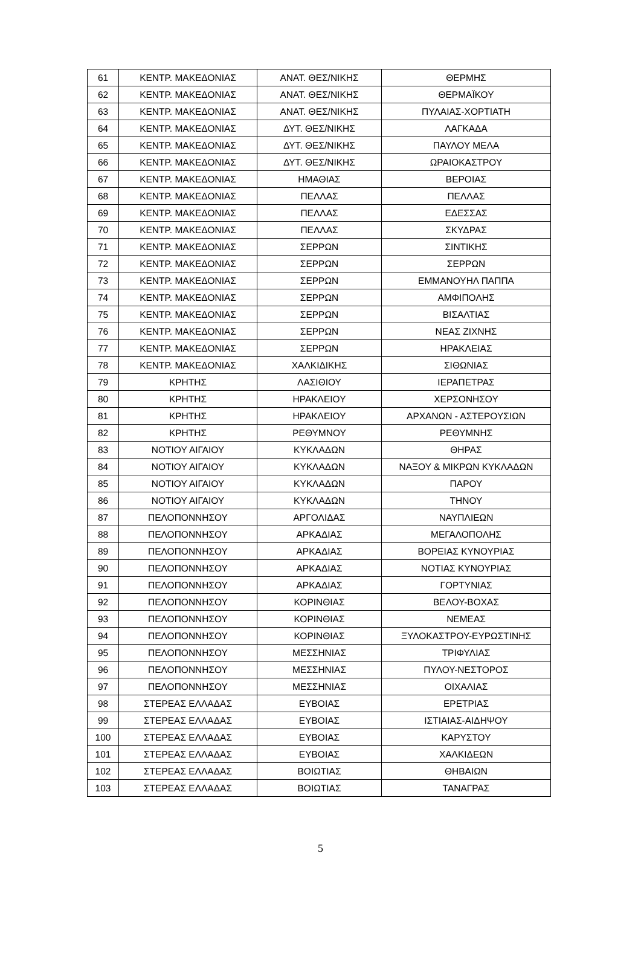| 61 | ΚΕΝΤΡ. ΜΑΚΕΔΟΝΙΑΣ | ΑΝΑΤ. ΘΕΣ/ΝΙΚΗΣ | ΘΕΡΜΗΣ |
| 62 | ΚΕΝΤΡ. ΜΑΚΕΔΟΝΙΑΣ | ΑΝΑΤ. ΘΕΣ/ΝΙΚΗΣ | ΘΕΡΜΑΪΚΟΥ |
| 63 | ΚΕΝΤΡ. ΜΑΚΕΔΟΝΙΑΣ | ΑΝΑΤ. ΘΕΣ/ΝΙΚΗΣ | ΠΥΛΑΙΑΣ-ΧΟΡΤΙΑΤΗ |
| 64 | ΚΕΝΤΡ. ΜΑΚΕΔΟΝΙΑΣ | ΔΥΤ. ΘΕΣ/ΝΙΚΗΣ | ΛΑΓΚΑΔΑ |
| 65 | ΚΕΝΤΡ. ΜΑΚΕΔΟΝΙΑΣ | ΔΥΤ. ΘΕΣ/ΝΙΚΗΣ | ΠΑΥΛΟΥ ΜΕΛΑ |
| 66 | ΚΕΝΤΡ. ΜΑΚΕΔΟΝΙΑΣ | ΔΥΤ. ΘΕΣ/ΝΙΚΗΣ | ΩΡΑΙΟΚΑΣΤΡΟΥ |
| 67 | ΚΕΝΤΡ. ΜΑΚΕΔΟΝΙΑΣ | ΗΜΑΘΙΑΣ | ΒΕΡΟΙΑΣ |
| 68 | ΚΕΝΤΡ. ΜΑΚΕΔΟΝΙΑΣ | ΠΕΛΛΑΣ | ΠΕΛΛΑΣ |
| 69 | ΚΕΝΤΡ. ΜΑΚΕΔΟΝΙΑΣ | ΠΕΛΛΑΣ | ΕΔΕΣΣΑΣ |
| 70 | ΚΕΝΤΡ. ΜΑΚΕΔΟΝΙΑΣ | ΠΕΛΛΑΣ | ΣΚΥΔΡΑΣ |
| 71 | ΚΕΝΤΡ. ΜΑΚΕΔΟΝΙΑΣ | ΣΕΡΡΩΝ | ΣΙΝΤΙΚΗΣ |
| 72 | ΚΕΝΤΡ. ΜΑΚΕΔΟΝΙΑΣ | ΣΕΡΡΩΝ | ΣΕΡΡΩΝ |
| 73 | ΚΕΝΤΡ. ΜΑΚΕΔΟΝΙΑΣ | ΣΕΡΡΩΝ | ΕΜΜΑΝΟΥΗΛ ΠΑΠΠΑ |
| 74 | ΚΕΝΤΡ. ΜΑΚΕΔΟΝΙΑΣ | ΣΕΡΡΩΝ | ΑΜΦΙΠΟΛΗΣ |
| 75 | ΚΕΝΤΡ. ΜΑΚΕΔΟΝΙΑΣ | ΣΕΡΡΩΝ | ΒΙΣΑΛΤΙΑΣ |
| 76 | ΚΕΝΤΡ. ΜΑΚΕΔΟΝΙΑΣ | ΣΕΡΡΩΝ | ΝΕΑΣ ΖΙΧΝΗΣ |
| 77 | ΚΕΝΤΡ. ΜΑΚΕΔΟΝΙΑΣ | ΣΕΡΡΩΝ | ΗΡΑΚΛΕΙΑΣ |
| 78 | ΚΕΝΤΡ. ΜΑΚΕΔΟΝΙΑΣ | ΧΑΛΚΙΔΙΚΗΣ | ΣΙΘΩΝΙΑΣ |
| 79 | ΚΡΗΤΗΣ | ΛΑΣΙΘΙΟΥ | ΙΕΡΑΠΕΤΡΑΣ |
| 80 | ΚΡΗΤΗΣ | ΗΡΑΚΛΕΙΟΥ | ΧΕΡΣΟΝΗΣΟΥ |
| 81 | ΚΡΗΤΗΣ | ΗΡΑΚΛΕΙΟΥ | ΑΡΧΑΝΩΝ - ΑΣΤΕΡΟΥΣΙΩΝ |
| 82 | ΚΡΗΤΗΣ | ΡΕΘΥΜΝΟΥ | ΡΕΘΥΜΝΗΣ |
| 83 | ΝΟΤΙΟΥ ΑΙΓΑΙΟΥ | ΚΥΚΛΑΔΩΝ | ΘΗΡΑΣ |
| 84 | ΝΟΤΙΟΥ ΑΙΓΑΙΟΥ | ΚΥΚΛΑΔΩΝ | ΝΑΞΟΥ & ΜΙΚΡΩΝ ΚΥΚΛΑΔΩΝ |
| 85 | ΝΟΤΙΟΥ ΑΙΓΑΙΟΥ | ΚΥΚΛΑΔΩΝ | ΠΑΡΟΥ |
| 86 | ΝΟΤΙΟΥ ΑΙΓΑΙΟΥ | ΚΥΚΛΑΔΩΝ | ΤΗΝΟΥ |
| 87 | ΠΕΛΟΠΟΝΝΗΣΟΥ | ΑΡΓΟΛΙΔΑΣ | ΝΑΥΠΛΙΕΩΝ |
| 88 | ΠΕΛΟΠΟΝΝΗΣΟΥ | ΑΡΚΑΔΙΑΣ | ΜΕΓΑΛΟΠΟΛΗΣ |
| 89 | ΠΕΛΟΠΟΝΝΗΣΟΥ | ΑΡΚΑΔΙΑΣ | ΒΟΡΕΙΑΣ ΚΥΝΟΥΡΙΑΣ |
| 90 | ΠΕΛΟΠΟΝΝΗΣΟΥ | ΑΡΚΑΔΙΑΣ | ΝΟΤΙΑΣ ΚΥΝΟΥΡΙΑΣ |
| 91 | ΠΕΛΟΠΟΝΝΗΣΟΥ | ΑΡΚΑΔΙΑΣ | ΓΟΡΤΥΝΙΑΣ |
| 92 | ΠΕΛΟΠΟΝΝΗΣΟΥ | ΚΟΡΙΝΘΙΑΣ | ΒΕΛΟΥ-ΒΟΧΑΣ |
| 93 | ΠΕΛΟΠΟΝΝΗΣΟΥ | ΚΟΡΙΝΘΙΑΣ | ΝΕΜΕΑΣ |
| 94 | ΠΕΛΟΠΟΝΝΗΣΟΥ | ΚΟΡΙΝΘΙΑΣ | ΞΥΛΟΚΑΣΤΡΟΥ-ΕΥΡΩΣΤΙΝΗΣ |
| 95 | ΠΕΛΟΠΟΝΝΗΣΟΥ | ΜΕΣΣΗΝΙΑΣ | ΤΡΙΦΥΛΙΑΣ |
| 96 | ΠΕΛΟΠΟΝΝΗΣΟΥ | ΜΕΣΣΗΝΙΑΣ | ΠΥΛΟΥ-ΝΕΣΤΟΡΟΣ |
| 97 | ΠΕΛΟΠΟΝΝΗΣΟΥ | ΜΕΣΣΗΝΙΑΣ | ΟΙΧΑΛΙΑΣ |
| 98 | ΣΤΕΡΕΑΣ ΕΛΛΑΔΑΣ | ΕΥΒΟΙΑΣ | ΕΡΕΤΡΙΑΣ |
| 99 | ΣΤΕΡΕΑΣ ΕΛΛΑΔΑΣ | ΕΥΒΟΙΑΣ | ΙΣΤΙΑΙΑΣ-ΑΙΔΗΨΟΥ |
| 100 | ΣΤΕΡΕΑΣ ΕΛΛΑΔΑΣ | ΕΥΒΟΙΑΣ | ΚΑΡΥΣΤΟΥ |
| 101 | ΣΤΕΡΕΑΣ ΕΛΛΑΔΑΣ | ΕΥΒΟΙΑΣ | ΧΑΛΚΙΔΕΩΝ |
| 102 | ΣΤΕΡΕΑΣ ΕΛΛΑΔΑΣ | ΒΟΙΩΤΙΑΣ | ΘΗΒΑΙΩΝ |
| 103 | ΣΤΕΡΕΑΣ ΕΛΛΑΔΑΣ | ΒΟΙΩΤΙΑΣ | ΤΑΝΑΓΡΑΣ |
5